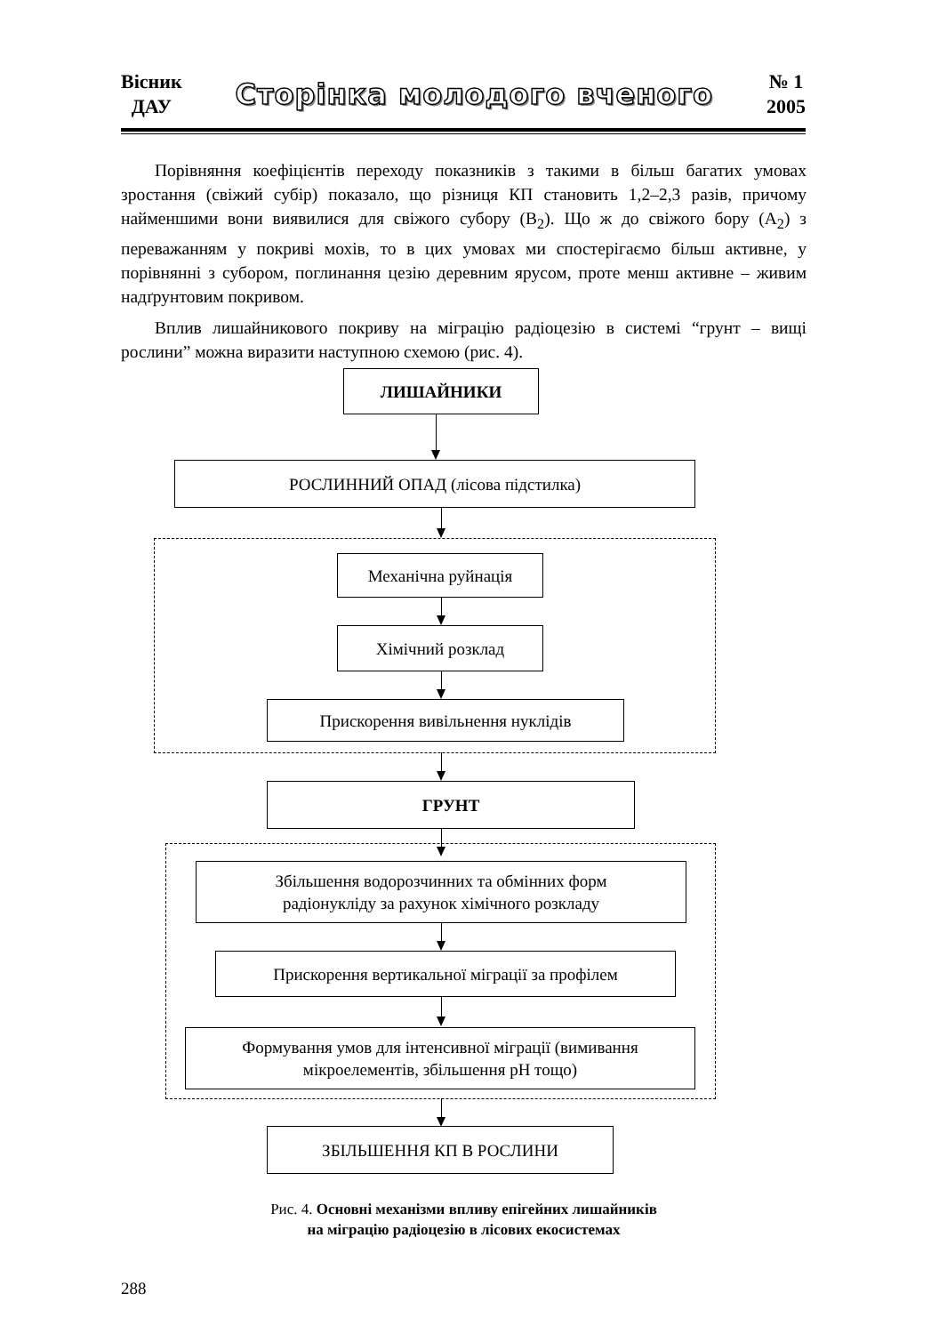Вісник
ДАУ
Сторінка молодого вченого
№ 1
2005
Порівняння коефіцієнтів переходу показників з такими в більш багатих умовах зростання (свіжий субір) показало, що різниця КП становить 1,2–2,3 разів, причому найменшими вони виявилися для свіжого субору (В<sub>2</sub>). Що ж до свіжого бору (А<sub>2</sub>) з переважанням у покриві мохів, то в цих умовах ми спостерігаємо більш активне, у порівнянні з субором, поглинання цезію деревним ярусом, проте менш активне – живим надґрунтовим покривом.
Вплив лишайникового покриву на міграцію радіоцезію в системі “грунт – вищі рослини” можна виразити наступною схемою (рис. 4).
ЛИШАЙНИКИ
РОСЛИННИЙ ОПАД (лісова підстилка)
Механічна руйнація
Хімічний розклад
Прискорення вивільнення нуклідів
ГРУНТ
Збільшення водорозчинних та обмінних форм
радіонукліду за рахунок хімічного розкладу
Прискорення вертикальної міграції за профілем
Формування умов для інтенсивної міграції (вимивання
мікроелементів, збільшення pH тощо)
ЗБІЛЬШЕННЯ КП В РОСЛИНИ
Рис. 4. Основні механізми впливу епігейних лишайників
на міграцію радіоцезію в лісових екосистемах
288